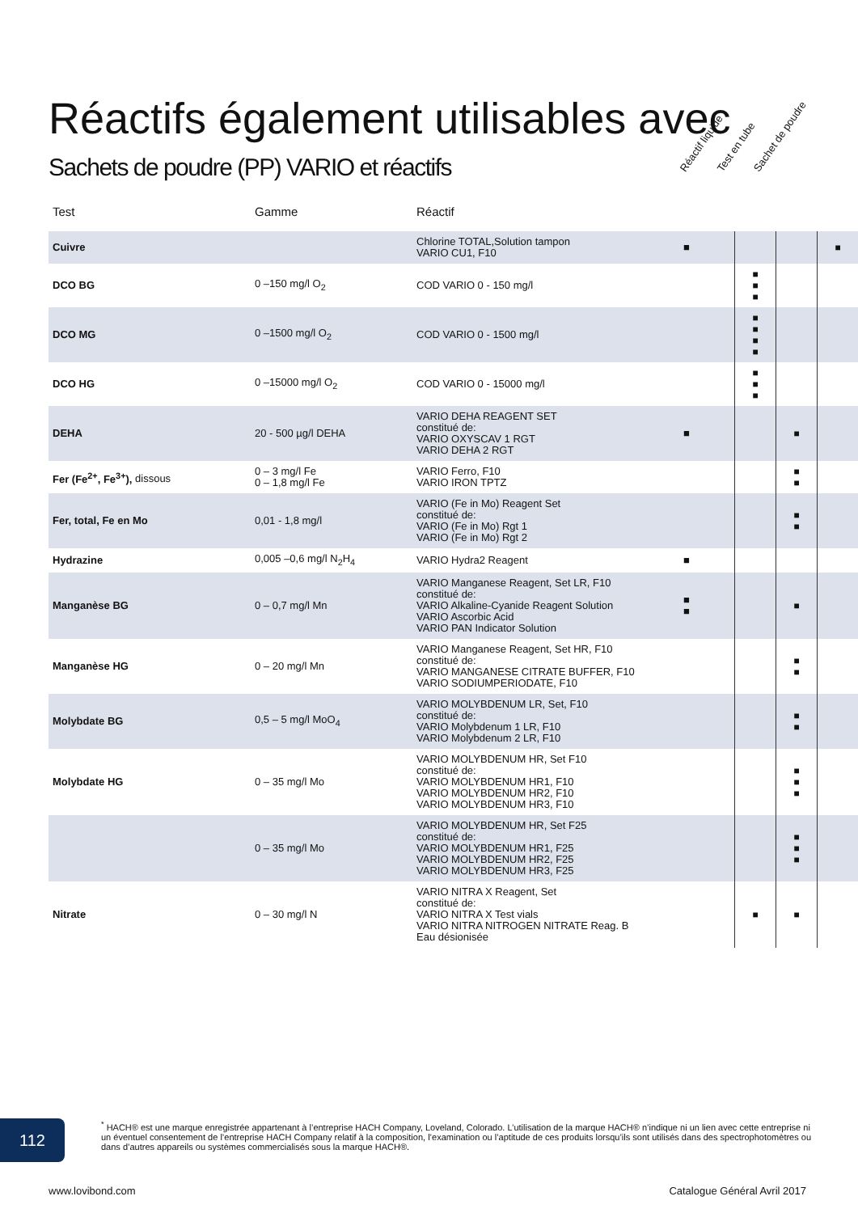Réactifs également utilisables avec
Sachets de poudre (PP) VARIO et réactifs
Réactif liquide Test en tube Sachet de poudre
| Test | Gamme | Réactif | | | | |
| --- | --- | --- | --- | --- | --- | --- |
| Cuivre | | Chlorine TOTAL,Solution tampon VARIO CU1, F10 | ■ | | | ■ |
| DCO BG | 0 –150 mg/l O<sub>2</sub> | COD VARIO 0 - 150 mg/l | | ■ ■ ■ | | |
| DCO MG | 0 –1500 mg/l O<sub>2</sub> | COD VARIO 0 - 1500 mg/l | | ■ ■ ■ ■ | | |
| DCO HG | 0 –15000 mg/l O<sub>2</sub> | COD VARIO 0 - 15000 mg/l | | ■ ■ ■ | | |
| DEHA | 20 - 500 µg/l DEHA | VARIO DEHA REAGENT SET constitué de: VARIO OXYSCAV 1 RGT VARIO DEHA 2 RGT | ■ | | ■ | |
| Fer (Fe<sup>2+</sup>, Fe<sup>3+</sup>), dissous | 0 – 3 mg/l Fe 0 – 1,8 mg/l Fe | VARIO Ferro, F10 VARIO IRON TPTZ | | | ■ ■ | |
| Fer, total, Fe en Mo | 0,01 - 1,8 mg/l | VARIO (Fe in Mo) Reagent Set constitué de: VARIO (Fe in Mo) Rgt 1 VARIO (Fe in Mo) Rgt 2 | | | ■ ■ | |
| Hydrazine | 0,005 –0,6 mg/l N<sub>2</sub>H<sub>4</sub> | VARIO Hydra2 Reagent | ■ | | | |
| Manganèse BG | 0 – 0,7 mg/l Mn | VARIO Manganese Reagent, Set LR, F10 constitué de: VARIO Alkaline-Cyanide Reagent Solution VARIO Ascorbic Acid VARIO PAN Indicator Solution | ■ ■ | | ■ | |
| Manganèse HG | 0 – 20 mg/l Mn | VARIO Manganese Reagent, Set HR, F10 constitué de: VARIO MANGANESE CITRATE BUFFER, F10 VARIO SODIUMPERIODATE, F10 | | | ■ ■ | |
| Molybdate BG | 0,5 – 5 mg/l MoO<sub>4</sub> | VARIO MOLYBDENUM LR, Set, F10 constitué de: VARIO Molybdenum 1 LR, F10 VARIO Molybdenum 2 LR, F10 | | | ■ ■ | |
| Molybdate HG | 0 – 35 mg/l Mo | VARIO MOLYBDENUM HR, Set F10 constitué de: VARIO MOLYBDENUM HR1, F10 VARIO MOLYBDENUM HR2, F10 VARIO MOLYBDENUM HR3, F10 | | | ■ ■ ■ | |
| | 0 – 35 mg/l Mo | VARIO MOLYBDENUM HR, Set F25 constitué de: VARIO MOLYBDENUM HR1, F25 VARIO MOLYBDENUM HR2, F25 VARIO MOLYBDENUM HR3, F25 | | | ■ ■ ■ | |
| Nitrate | 0 – 30 mg/l N | VARIO NITRA X Reagent, Set constitué de: VARIO NITRA X Test vials VARIO NITRA NITROGEN NITRATE Reag. B Eau désionisée | | ■ | ■ | |
112
<sup>*</sup> HACH® est une marque enregistrée appartenant à l’entreprise HACH Company, Loveland, Colorado. L’utilisation de la marque HACH® n’indique ni un lien avec cette entreprise ni un éventuel consentement de l’entreprise HACH Company relatif à la composition, l’examination ou l’aptitude de ces produits lorsqu’ils sont utilisés dans des spectrophotomètres ou dans d’autres appareils ou systèmes commercialisés sous la marque HACH®.
www.lovibond.com Catalogue Général Avril 2017